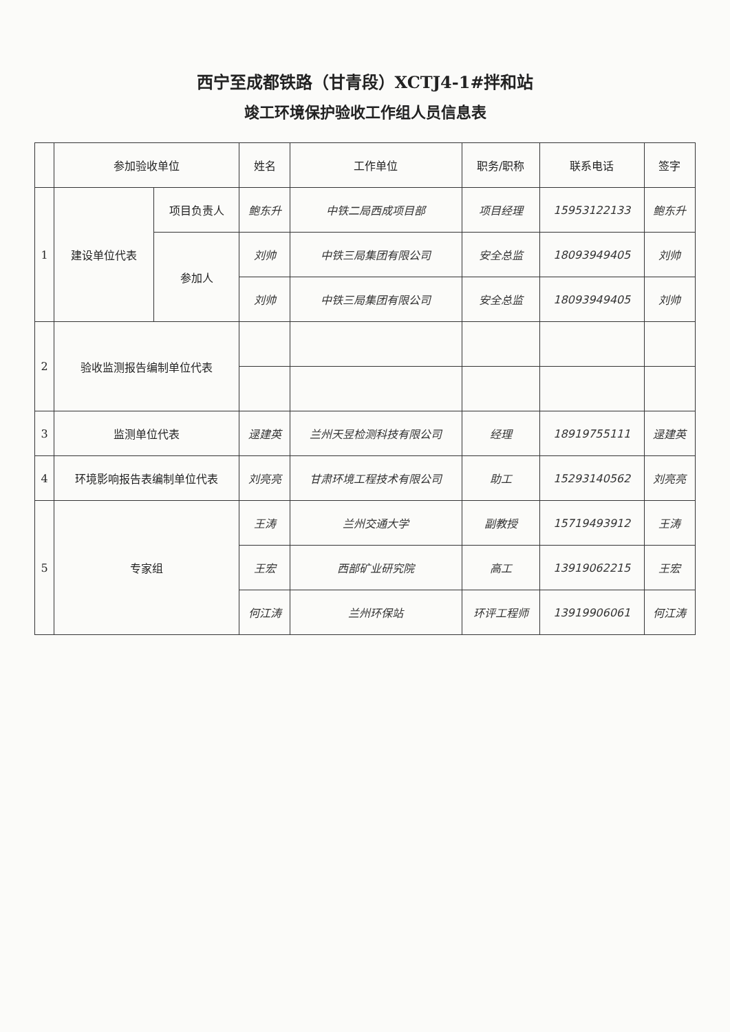西宁至成都铁路（甘青段）XCTJ4-1#拌和站
竣工环境保护验收工作组人员信息表
| | 参加验收单位 | | 姓名 | 工作单位 | 职务/职称 | 联系电话 | 签字 |
| --- | --- | --- | --- | --- | --- | --- | --- |
| 1 | 建设单位代表 | 项目负责人 | 鲍东升 | 中铁二局西成项目部 | 项目经理 | 15953122133 | 鲍东升 |
| | | 参加人 | 刘帅 | 中铁三局集团有限公司 | 安全总监 | 18093949405 | 刘帅 |
| | | | 刘帅 | 中铁三局集团有限公司 | 安全总监 | 18093949405 | 刘帅 |
| 2 | 验收监测报告编制单位代表 | | | | | | |
| 3 | 监测单位代表 | | 逯建英 | 兰州天昱检测科技有限公司 | 经理 | 18919755111 | 逯建英 |
| 4 | 环境影响报告表编制单位代表 | | 刘亮亮 | 甘肃环境工程技术有限公司 | 助工 | 15293140562 | 刘亮亮 |
| 5 | 专家组 | | 王涛 | 兰州交通大学 | 副教授 | 15719493912 | 王涛 |
| | | | 王宏 | 西部矿业研究院 | 高工 | 13919062215 | 王宏 |
| | | | 何江涛 | 兰州环保站 | 环评工程师 | 13919906061 | 何江涛 |